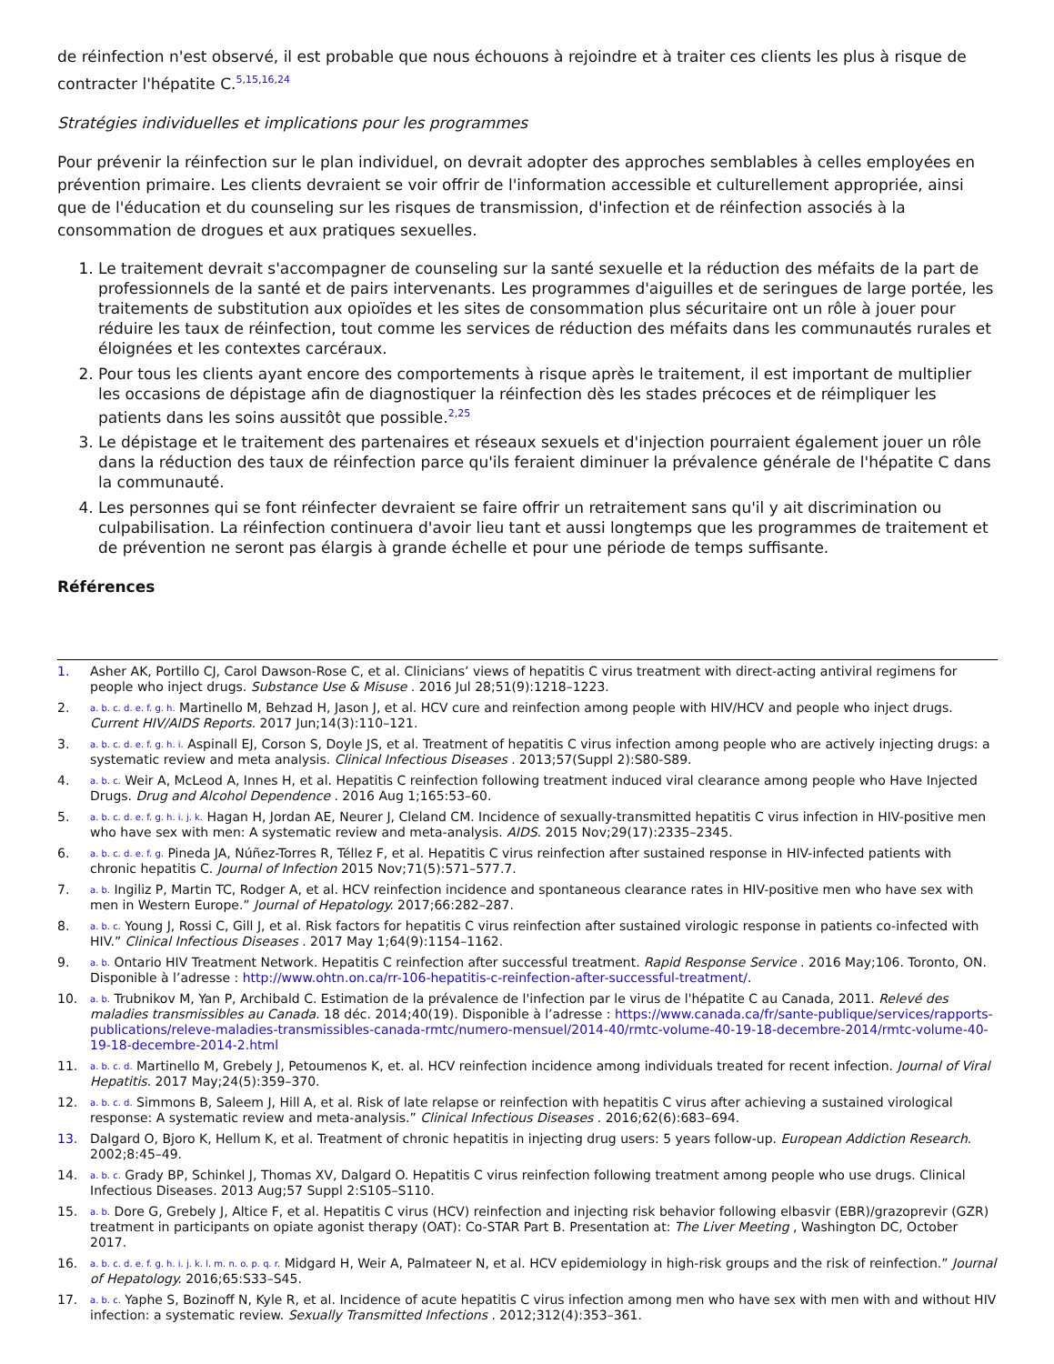de réinfection n'est observé, il est probable que nous échouons à rejoindre et à traiter ces clients les plus à risque de contracter l'hépatite C.<sup>5,15,16,24</sup>
Stratégies individuelles et implications pour les programmes
Pour prévenir la réinfection sur le plan individuel, on devrait adopter des approches semblables à celles employées en prévention primaire. Les clients devraient se voir offrir de l'information accessible et culturellement appropriée, ainsi que de l'éducation et du counseling sur les risques de transmission, d'infection et de réinfection associés à la consommation de drogues et aux pratiques sexuelles.
1. Le traitement devrait s'accompagner de counseling sur la santé sexuelle et la réduction des méfaits de la part de professionnels de la santé et de pairs intervenants. Les programmes d'aiguilles et de seringues de large portée, les traitements de substitution aux opioïdes et les sites de consommation plus sécuritaire ont un rôle à jouer pour réduire les taux de réinfection, tout comme les services de réduction des méfaits dans les communautés rurales et éloignées et les contextes carcéraux.
2. Pour tous les clients ayant encore des comportements à risque après le traitement, il est important de multiplier les occasions de dépistage afin de diagnostiquer la réinfection dès les stades précoces et de réimpliquer les patients dans les soins aussitôt que possible.<sup>2,25</sup>
3. Le dépistage et le traitement des partenaires et réseaux sexuels et d'injection pourraient également jouer un rôle dans la réduction des taux de réinfection parce qu'ils feraient diminuer la prévalence générale de l'hépatite C dans la communauté.
4. Les personnes qui se font réinfecter devraient se faire offrir un retraitement sans qu'il y ait discrimination ou culpabilisation. La réinfection continuera d'avoir lieu tant et aussi longtemps que les programmes de traitement et de prévention ne seront pas élargis à grande échelle et pour une période de temps suffisante.
Références
1. Asher AK, Portillo CJ, Carol Dawson-Rose C, et al. Clinicians’ views of hepatitis C virus treatment with direct-acting antiviral regimens for people who inject drugs. Substance Use & Misuse . 2016 Jul 28;51(9):1218–1223.
2. a. b. c. d. e. f. g. h. Martinello M, Behzad H, Jason J, et al. HCV cure and reinfection among people with HIV/HCV and people who inject drugs. Current HIV/AIDS Reports. 2017 Jun;14(3):110–121.
3. a. b. c. d. e. f. g. h. i. Aspinall EJ, Corson S, Doyle JS, et al. Treatment of hepatitis C virus infection among people who are actively injecting drugs: a systematic review and meta analysis. Clinical Infectious Diseases . 2013;57(Suppl 2):S80-S89.
4. a. b. c. Weir A, McLeod A, Innes H, et al. Hepatitis C reinfection following treatment induced viral clearance among people who Have Injected Drugs. Drug and Alcohol Dependence . 2016 Aug 1;165:53–60.
5. a. b. c. d. e. f. g. h. i. j. k. Hagan H, Jordan AE, Neurer J, Cleland CM. Incidence of sexually-transmitted hepatitis C virus infection in HIV-positive men who have sex with men: A systematic review and meta-analysis. AIDS. 2015 Nov;29(17):2335–2345.
6. a. b. c. d. e. f. g. Pineda JA, Núñez-Torres R, Téllez F, et al. Hepatitis C virus reinfection after sustained response in HIV-infected patients with chronic hepatitis C. Journal of Infection 2015 Nov;71(5):571–577.7.
7. a. b. Ingiliz P, Martin TC, Rodger A, et al. HCV reinfection incidence and spontaneous clearance rates in HIV-positive men who have sex with men in Western Europe.” Journal of Hepatology. 2017;66:282–287.
8. a. b. c. Young J, Rossi C, Gill J, et al. Risk factors for hepatitis C virus reinfection after sustained virologic response in patients co-infected with HIV.” Clinical Infectious Diseases . 2017 May 1;64(9):1154–1162.
9. a. b. Ontario HIV Treatment Network. Hepatitis C reinfection after successful treatment. Rapid Response Service . 2016 May;106. Toronto, ON. Disponible à l’adresse : http://www.ohtn.on.ca/rr-106-hepatitis-c-reinfection-after-successful-treatment/.
10. a. b. Trubnikov M, Yan P, Archibald C. Estimation de la prévalence de l'infection par le virus de l'hépatite C au Canada, 2011. Relevé des maladies transmissibles au Canada. 18 déc. 2014;40(19). Disponible à l’adresse : https://www.canada.ca/fr/sante-publique/services/rapports-publications/releve-maladies-transmissibles-canada-rmtc/numero-mensuel/2014-40/rmtc-volume-40-19-18-decembre-2014/rmtc-volume-40-19-18-decembre-2014-2.html
11. a. b. c. d. Martinello M, Grebely J, Petoumenos K, et. al. HCV reinfection incidence among individuals treated for recent infection. Journal of Viral Hepatitis. 2017 May;24(5):359–370.
12. a. b. c. d. Simmons B, Saleem J, Hill A, et al. Risk of late relapse or reinfection with hepatitis C virus after achieving a sustained virological response: A systematic review and meta-analysis.” Clinical Infectious Diseases . 2016;62(6):683–694.
13. Dalgard O, Bjoro K, Hellum K, et al. Treatment of chronic hepatitis in injecting drug users: 5 years follow-up. European Addiction Research. 2002;8:45–49.
14. a. b. c. Grady BP, Schinkel J, Thomas XV, Dalgard O. Hepatitis C virus reinfection following treatment among people who use drugs. Clinical Infectious Diseases. 2013 Aug;57 Suppl 2:S105–S110.
15. a. b. Dore G, Grebely J, Altice F, et al. Hepatitis C virus (HCV) reinfection and injecting risk behavior following elbasvir (EBR)/grazoprevir (GZR) treatment in participants on opiate agonist therapy (OAT): Co-STAR Part B. Presentation at: The Liver Meeting , Washington DC, October 2017.
16. a. b. c. d. e. f. g. h. i. j. k. l. m. n. o. p. q. r. Midgard H, Weir A, Palmateer N, et al. HCV epidemiology in high-risk groups and the risk of reinfection.” Journal of Hepatology. 2016;65:S33–S45.
17. a. b. c. Yaphe S, Bozinoff N, Kyle R, et al. Incidence of acute hepatitis C virus infection among men who have sex with men with and without HIV infection: a systematic review. Sexually Transmitted Infections . 2012;312(4):353–361.